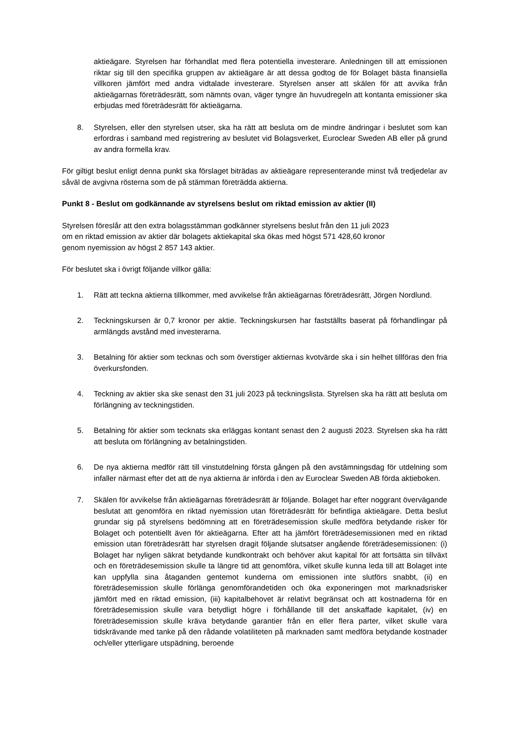aktieägare. Styrelsen har förhandlat med flera potentiella investerare. Anledningen till att emissionen riktar sig till den specifika gruppen av aktieägare är att dessa godtog de för Bolaget bästa finansiella villkoren jämfört med andra vidtalade investerare. Styrelsen anser att skälen för att avvika från aktieägarnas företrädesrätt, som nämnts ovan, väger tyngre än huvudregeln att kontanta emissioner ska erbjudas med företrädesrätt för aktieägarna.
8. Styrelsen, eller den styrelsen utser, ska ha rätt att besluta om de mindre ändringar i beslutet som kan erfordras i samband med registrering av beslutet vid Bolagsverket, Euroclear Sweden AB eller på grund av andra formella krav.
För giltigt beslut enligt denna punkt ska förslaget biträdas av aktieägare representerande minst två tredjedelar av såväl de avgivna rösterna som de på stämman företrädda aktierna.
Punkt 8 - Beslut om godkännande av styrelsens beslut om riktad emission av aktier (II)
Styrelsen föreslår att den extra bolagsstämman godkänner styrelsens beslut från den 11 juli 2023
om en riktad emission av aktier där bolagets aktiekapital ska ökas med högst 571 428,60 kronor
genom nyemission av högst 2 857 143 aktier.
För beslutet ska i övrigt följande villkor gälla:
1. Rätt att teckna aktierna tillkommer, med avvikelse från aktieägarnas företrädesrätt, Jörgen Nordlund.
2. Teckningskursen är 0,7 kronor per aktie. Teckningskursen har fastställts baserat på förhandlingar på armlängds avstånd med investerarna.
3. Betalning för aktier som tecknas och som överstiger aktiernas kvotvärde ska i sin helhet tillföras den fria överkursfonden.
4. Teckning av aktier ska ske senast den 31 juli 2023 på teckningslista. Styrelsen ska ha rätt att besluta om förlängning av teckningstiden.
5. Betalning för aktier som tecknats ska erläggas kontant senast den 2 augusti 2023. Styrelsen ska ha rätt att besluta om förlängning av betalningstiden.
6. De nya aktierna medför rätt till vinstutdelning första gången på den avstämningsdag för utdelning som infaller närmast efter det att de nya aktierna är införda i den av Euroclear Sweden AB förda aktieboken.
7. Skälen för avvikelse från aktieägarnas företrädesrätt är följande. Bolaget har efter noggrant övervägande beslutat att genomföra en riktad nyemission utan företrädesrätt för befintliga aktieägare. Detta beslut grundar sig på styrelsens bedömning att en företrädesemission skulle medföra betydande risker för Bolaget och potentiellt även för aktieägarna. Efter att ha jämfört företrädesemissionen med en riktad emission utan företrädesrätt har styrelsen dragit följande slutsatser angående företrädesemissionen: (i) Bolaget har nyligen säkrat betydande kundkontrakt och behöver akut kapital för att fortsätta sin tillväxt och en företrädesemission skulle ta längre tid att genomföra, vilket skulle kunna leda till att Bolaget inte kan uppfylla sina åtaganden gentemot kunderna om emissionen inte slutförs snabbt, (ii) en företrädesemission skulle förlänga genomförandetiden och öka exponeringen mot marknadsrisker jämfört med en riktad emission, (iii) kapitalbehovet är relativt begränsat och att kostnaderna för en företrädesemission skulle vara betydligt högre i förhållande till det anskaffade kapitalet, (iv) en företrädesemission skulle kräva betydande garantier från en eller flera parter, vilket skulle vara tidskrävande med tanke på den rådande volatiliteten på marknaden samt medföra betydande kostnader och/eller ytterligare utspädning, beroende